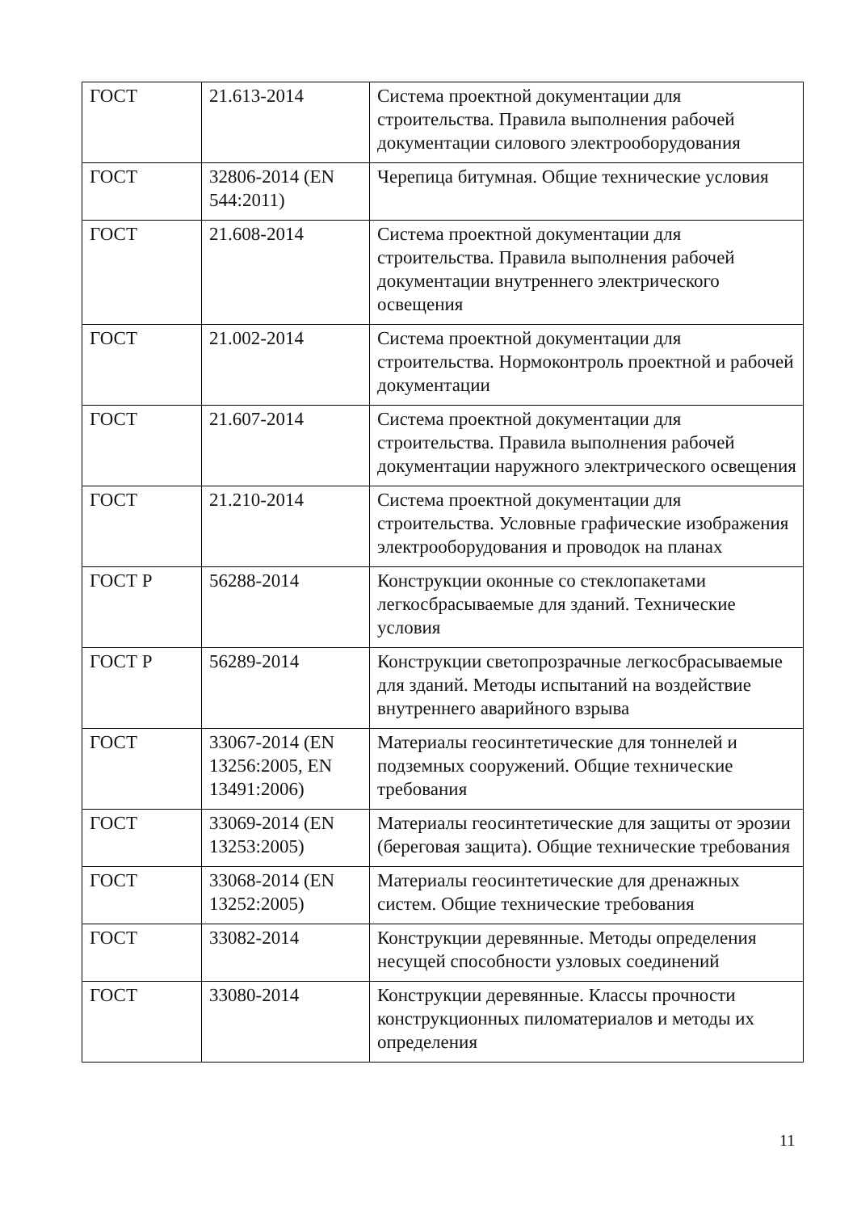| ГОСТ | 21.613-2014 | Система проектной документации для строительства. Правила выполнения рабочей документации силового электрооборудования |
| ГОСТ | 32806-2014 (EN 544:2011) | Черепица битумная. Общие технические условия |
| ГОСТ | 21.608-2014 | Система проектной документации для строительства. Правила выполнения рабочей документации внутреннего электрического освещения |
| ГОСТ | 21.002-2014 | Система проектной документации для строительства. Нормоконтроль проектной и рабочей документации |
| ГОСТ | 21.607-2014 | Система проектной документации для строительства. Правила выполнения рабочей документации наружного электрического освещения |
| ГОСТ | 21.210-2014 | Система проектной документации для строительства. Условные графические изображения электрооборудования и проводок на планах |
| ГОСТ Р | 56288-2014 | Конструкции оконные со стеклопакетами легкосбрасываемые для зданий. Технические условия |
| ГОСТ Р | 56289-2014 | Конструкции светопрозрачные легкосбрасываемые для зданий. Методы испытаний на воздействие внутреннего аварийного взрыва |
| ГОСТ | 33067-2014 (EN 13256:2005, EN 13491:2006) | Материалы геосинтетические для тоннелей и подземных сооружений. Общие технические требования |
| ГОСТ | 33069-2014 (EN 13253:2005) | Материалы геосинтетические для защиты от эрозии (береговая защита). Общие технические требования |
| ГОСТ | 33068-2014 (EN 13252:2005) | Материалы геосинтетические для дренажных систем. Общие технические требования |
| ГОСТ | 33082-2014 | Конструкции деревянные. Методы определения несущей способности узловых соединений |
| ГОСТ | 33080-2014 | Конструкции деревянные. Классы прочности конструкционных пиломатериалов и методы их определения |
11